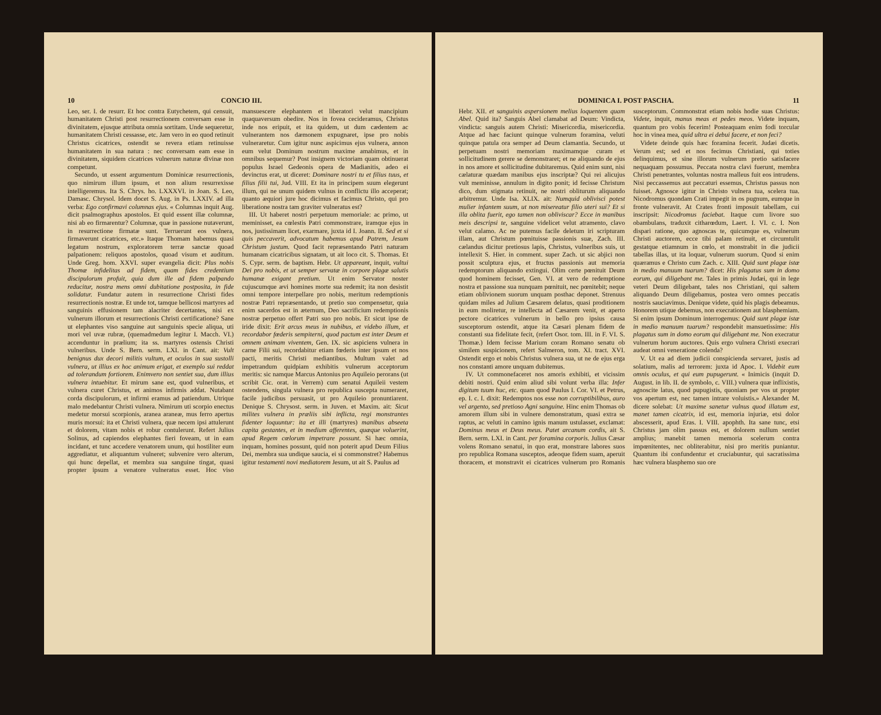10 CONCIO III.
Leo, ser. I. de resurr. Et hoc contra Eutychetem, qui censuit, humanitatem Christi post resurrectionem conversam esse in divinitatem, ejusque attributa omnia sortitam. Unde sequeretur, humanitatem Christi cessasse, etc. Jam vero in eo quod retinuit Christus cicatrices, ostendit se revera etiam retinuisse humanitatem in sua natura : nec conversam eam esse in divinitatem, siquidem cicatrices vulnerum naturæ divinæ non competunt.
Secundo, ut essent argumentum Dominicæ resurrectionis, quo nimirum illum ipsum, et non alium resurrexisse intelligeremus. Ita S. Chrys. ho. LXXXVI. in Joan. S. Leo, Damasc. Chrysol. Idem docet S. Aug. in Ps. LXXIV. ad illa verba: Ego confirmavi columnas ejus. « Columnas inquit Aug. dicit psalmographus apostolos. Et quid essent illæ columnæ, nisi ab eo firmarentur? Columnæ, quæ in passione nutaverunt, in resurrectione firmatæ sunt. Terruerunt eos vulnera, firmaverunt cicatrices, etc.» Itaque Thomam habemus quasi legatum nostrum, exploratorem terræ sanctæ quoad palpationem: reliquos apostolos, quoad visum et auditum. Unde Greg. hom. XXVI. super evangelia dicit: Plus nobis Thomæ infidelitas ad fidem, quam fides credentium discipulorum profuit, quia dum ille ad fidem palpando reducitur, nostra mens omni dubitatione postposita, in fide solidatur. Fundatur autem in resurrectione Christi fides resurrectionis nostræ. Et unde tot, tamque bellicosi martyres ad sanguinis effusionem tam alacriter decertantes, nisi ex vulnerum illorum et resurrectionis Christi certificatione? Sane ut elephantes viso sanguine aut sanguinis specie aliqua, uti mori vel uvæ rubræ, (quemadmedum legitur I. Macch. VI.) accenduntur in prælium; ita ss. martyres ostensis Christi vulneribus. Unde S. Bern. serm. LXI. in Cant. ait: Vult benignus dux decori militis vultum, et oculos in sua sustolli vulnera, ut illius ex hoc animum erigat, et exemplo sui reddat ad tolerandum fortiorem. Enimvero non sentiet sua, dum illius vulnera intuebitur. Et mirum sane est, quod vulneribus, et vulnera curet Christus, et animos infirmis addat. Nutabant corda discipulorum, et infirmi eramus ad patiendum. Utrique malo medebantur Christi vulnera. Nimirum uti scorpio enectus medetur morsui scorpionis, aranea araneæ, mus ferro apertus muris morsui: ita et Christi vulnera, quæ necem ipsi attulerunt et dolorem, vitam nobis et robur contulerunt. Refert Julius Solinus, ad capiendos elephantes fieri foveam, ut in eam incidant, et tunc accedere venatorem unum, qui hostiliter eum aggrediatur, et aliquantum vulneret; subvenire vero alterum, qui hunc depellat, et membra sua sanguine tingat, quasi propter ipsum a venatore vulneratus esset. Hoc viso mansuescere elephantem et liberatori velut mancipium quaquaversum obedire. Nos in fovea cecideramus, Christus inde nos eripuit, et ita quidem, ut dum cædentem ac vulnerantem nos dæmonem expugnaret, ipse pro nobis vulneraretur. Cum igitur nunc aspicimus ejus vulnera, annon eum velut Dominum nostrum maxime amabimus, et in omnibus sequemur? Post insignem victoriam quam obtinuerat populus Israel Gedeonis opera de Madianitis, adeo ei devinctus erat, ut diceret: Dominare nostri tu et filius tuus, et filius filii tui, Jud. VIII. Et ita in principem suum elegerunt illum, qui ne unum quidem vulnus in conflictu illo acceperat; quanto æquiori jure hoc dicimus et facimus Christo, qui pro liberatione nostra tam graviter vulneratus est?
III. Ut haberet nostri perpetuum memoriale: ac primo, ut meminisset, ea cœlestis Patri commonstrare, iramque ejus in nos, justissimam licet, exarmare, juxta id I. Joann. II. Sed et si quis peccaverit, advocatum habemus apud Patrem, Jesum Christum justum. Quod facit repræsentando Patri naturam humanam cicatricibus signatam, ut ait loco cit. S. Thomas. Et S. Cypr. serm. de baptism. Hebr. Ut appareant, inquit, vultui Dei pro nobis, et ut semper servatæ in corpore plagæ salutis humanæ exigant pretium. Ut enim Servator noster cujuscumque ævi homines morte sua redemit; ita non desistit omni tempore interpellare pro nobis, meritum redemptionis nostræ Patri repræsentando, ut pretio suo compensetur, quia enim sacerdos est in æternum, Deo sacrificium redemptionis nostræ perpetuo offert Patri suo pro nobis. Et sicut ipse de iride dixit: Erit arcus meus in nubibus, et videbo illum, et recordabor fœderis sempiterni, quod pactum est inter Deum et omnem animam viventem, Gen. IX. sic aspiciens vulnera in carne Filii sui, recordabitur etiam fœderis inter ipsum et nos pacti, meritis Christi mediantibus. Multum valet ad impetrandum quidpiam exhibitis vulnerum acceptorum meritis: sic namque Marcus Antonius pro Aquileio perorans (ut scribit Cic. orat. in Verrem) cum senatui Aquileii vestem ostendens, singula vulnera pro republica suscepta numeraret, facile judicibus persuasit, ut pro Aquileio pronuntiarent. Denique S. Chrysost. serm. in Juven. et Maxim. ait: Sicut milites vulnera in præliis sibi inflicta, regi monstrantes fidenter loquuntur: ita et illi (martyres) manibus abseeta capita gestantes, et in medium afferentes, quæque voluerint, apud Regem cœlorum impetrare possunt. Si hæc omnia, inquam, homines possunt, quid non poterit apud Deum Filius Dei, membra sua undique saucia, ei si commonstret? Habemus igitur testamenti novi mediatorem Jesum, ut ait S. Paulus ad
DOMINICA I. POST PASCHA. 11
Hebr. XII. et sanguinis aspersionem melius loquentem quam Abel. Quid ita? Sanguis Abel clamabat ad Deum: Vindicta, vindicta: sanguis autem Christi: Misericordia, misericordia. Atque ad hæc faciunt quinque vulnerum foramina, veluti quinque patula ora semper ad Deum clamantia. Secundo, ut perpetuam nostri memoriam maximamque curam et sollicitudinem gerere se demonstraret; et ne aliquando de ejus in nos amore et sollicitudine dubitaremus. Quid enim sunt, nisi cælaturæ quædam manibus ejus inscriptæ? Qui rei alicujus vult meminisse, annulum in digito ponit; id fecisse Christum dico, dum stigmata retinuit, ne nostri obliturum aliquando arbitremur. Unde Isa. XLIX. ait: Numquid oblivisci potest mulier infantem suum, ut non misereatur filio uteri sui? Et si illa oblita fuerit, ego tamen non obliviscar? Ecce in manibus meis descripsi te, sanguine videlicet velut atramento, clavo velut calamo. Ac ne putemus facile deletum iri scripturam illam, aut Christum pœnituisse passionis suæ, Zach. III. cælandus dicitur pretiosus lapis, Christus, vulneribus suis, ut intellexit S. Hier. in comment. super Zach. ut sic abjici non possit sculptura ejus, et fructus passionis aut memoria redemptorum aliquando extingui. Olim certe pœnituit Deum quod hominem fecisset, Gen. VI. at vero de redemptione nostra et passione sua nunquam pœnituit, nec pœnitebit; neque etiam oblivionem suorum unquam posthac deponet. Strenuus quidam miles ad Julium Cæsarem delatus, quasi proditionem in eum moliretur, re intellecta ad Cæsarem venit, et aperto pectore cicatrices vulnerum in bello pro ipsius causa susceptorum ostendit, atque ita Cæsari plenam fidem de constanti sua fidelitate fecit, (refert Osor. tom. III. in F. VI. S. Thomæ.) Idem fecisse Marium coram Romano senatu ob similem suspicionem, refert Salmeron, tom. XI. tract. XVI. Ostendit ergo et nobis Christus vulnera sua, ut ne de ejus erga nos constanti amore unquam dubitemus.
IV. Ut commonefaceret nos amoris exhibiti, et vicissim debiti nostri. Quid enim aliud sibi volunt verba illa: Infer digitum tuum huc, etc. quam quod Paulus I. Cor. VI. et Petrus, ep. I. c. I. dixit: Redemptos nos esse non corruptibilibus, auro vel argento, sed pretioso Agni sanguine. Hinc enim Thomas ob amorem illum sibi in vulnere demonstratum, quasi extra se raptus, ac veluti in camino ignis manum ustulasset, exclamat: Dominus meus et Deus meus. Patet arcanum cordis, ait S. Bern. serm. LXI. in Cant. per foramina corporis. Julius Cæsar volens Romano senatui, in quo erat, monstrare labores suos pro republica Romana susceptos, adeoque fidem suam, aperuit thoracem, et monstravit ei cicatrices vulnerum pro Romanis susceptorum. Commonstrat etiam nobis hodie suas Christus: Videte, inquit, manus meas et pedes meos. Videte inquam, quantum pro vobis fecerim! Posteaquam enim fodi torcular hoc in vinea mea, quid ultra ei debui facere, et non feci?
Videte deinde quis hæc foramina fecerit. Judæi dicetis. Verum est; sed et nos fecimus Christiani, qui toties delinquimus, et sine illorum vulnerum pretio satisfacere nequaquam possumus. Peccata nostra clavi fuerunt, membra Christi penetrantes, voluntas nostra malleus fuit eos intrudens. Nisi peccassemus aut peccaturi essemus, Christus passus non fuisset. Agnosce igitur in Christo vulnera tua, scelera tua. Nicodromus quondam Crati impegit in os pugnum, eumque in fronte vulneravit. At Crates fronti imposuit tabellam, cui inscripsit: Nicodromus faciebat. Itaque cum livore suo obambulans, traduxit citharœdum, Laert. I. VI. c. I. Non dispari ratione, quo agnoscas te, quicumque es, vulnerum Christi auctorem, ecce tibi palam retinuit, et circumtulit gestatque etiamnum in cœlo, et monstrabit in die judicii tabellas illas, ut ita loquar, vulnerum suorum. Quod si enim quæramus e Christo cum Zach. c. XIII. Quid sunt plagæ istæ in medio manuum tuarum? dicet: His plagatus sum in domo eorum, qui diligebant me. Tales in primis Judæi, qui in lege veteri Deum diligebant, tales nos Christiani, qui saltem aliquando Deum diligebamus, postea vero omnes peccatis nostris sauciavimus. Denique videte, quid his plagis debeamus. Honorem utique debemus, non execrationem aut blasphemiam. Si enim ipsum Dominum interrogemus: Quid sunt plagæ istæ in medio manuum tuarum? respondebit mansuetissime: His plagatus sum in domo eorum qui diligebant me. Non execratur vulnerum horum auctores. Quis ergo vulnera Christi execrari audeat omni veneratione colenda?
V. Ut ea ad diem judicii conspicienda servaret, justis ad solatium, malis ad terrorem: juxta id Apoc. I. Videbit eum omnis oculus, et qui eum pupugerunt. « Inimicis (inquit D. August. in lib. II. de symbolo, c. VIII.) vulnera quæ inflixistis, agnoscite latus, quod pupugistis, quoniam per vos ut propter vos apertum est, nec tamen intrare voluistis.» Alexander M. dicere solebat: Ut maxime sanetur vulnus quod illatum est, manet tamen cicatrix, id est, memoria injuriæ, etsi dolor abscesserit, apud Eras. I. VIII. apophth. Ita sane tunc, etsi Christus jam olim passus est, et dolorem nullum sentiet amplius; manebit tamen memoria scelerum contra impœnitentes, nec obliterabitur, nisi pro meritis puniantur. Quantum ibi confundentur et cruciabuntur, qui sacratissima hæc vulnera blasphemo suo ore